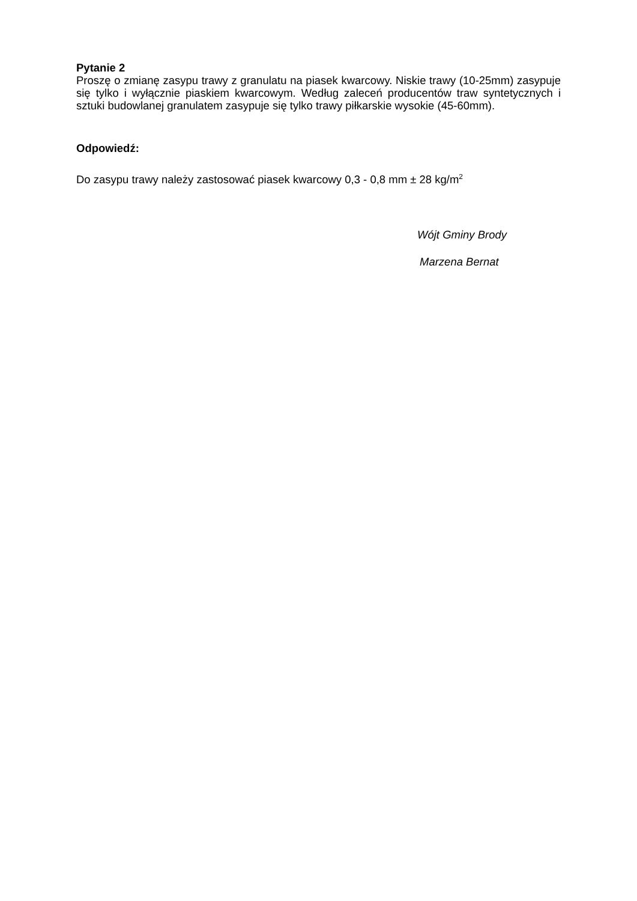Pytanie 2
Proszę o zmianę zasypu trawy z granulatu na piasek kwarcowy. Niskie trawy (10-25mm) zasypuje się tylko i wyłącznie piaskiem kwarcowym. Według zaleceń producentów traw syntetycznych i sztuki budowlanej granulatem zasypuje się tylko trawy piłkarskie wysokie (45-60mm).
Odpowiedź:
Do zasypu trawy należy zastosować piasek kwarcowy 0,3 - 0,8 mm ± 28 kg/m<sup>2</sup>
Wójt Gminy Brody
Marzena Bernat